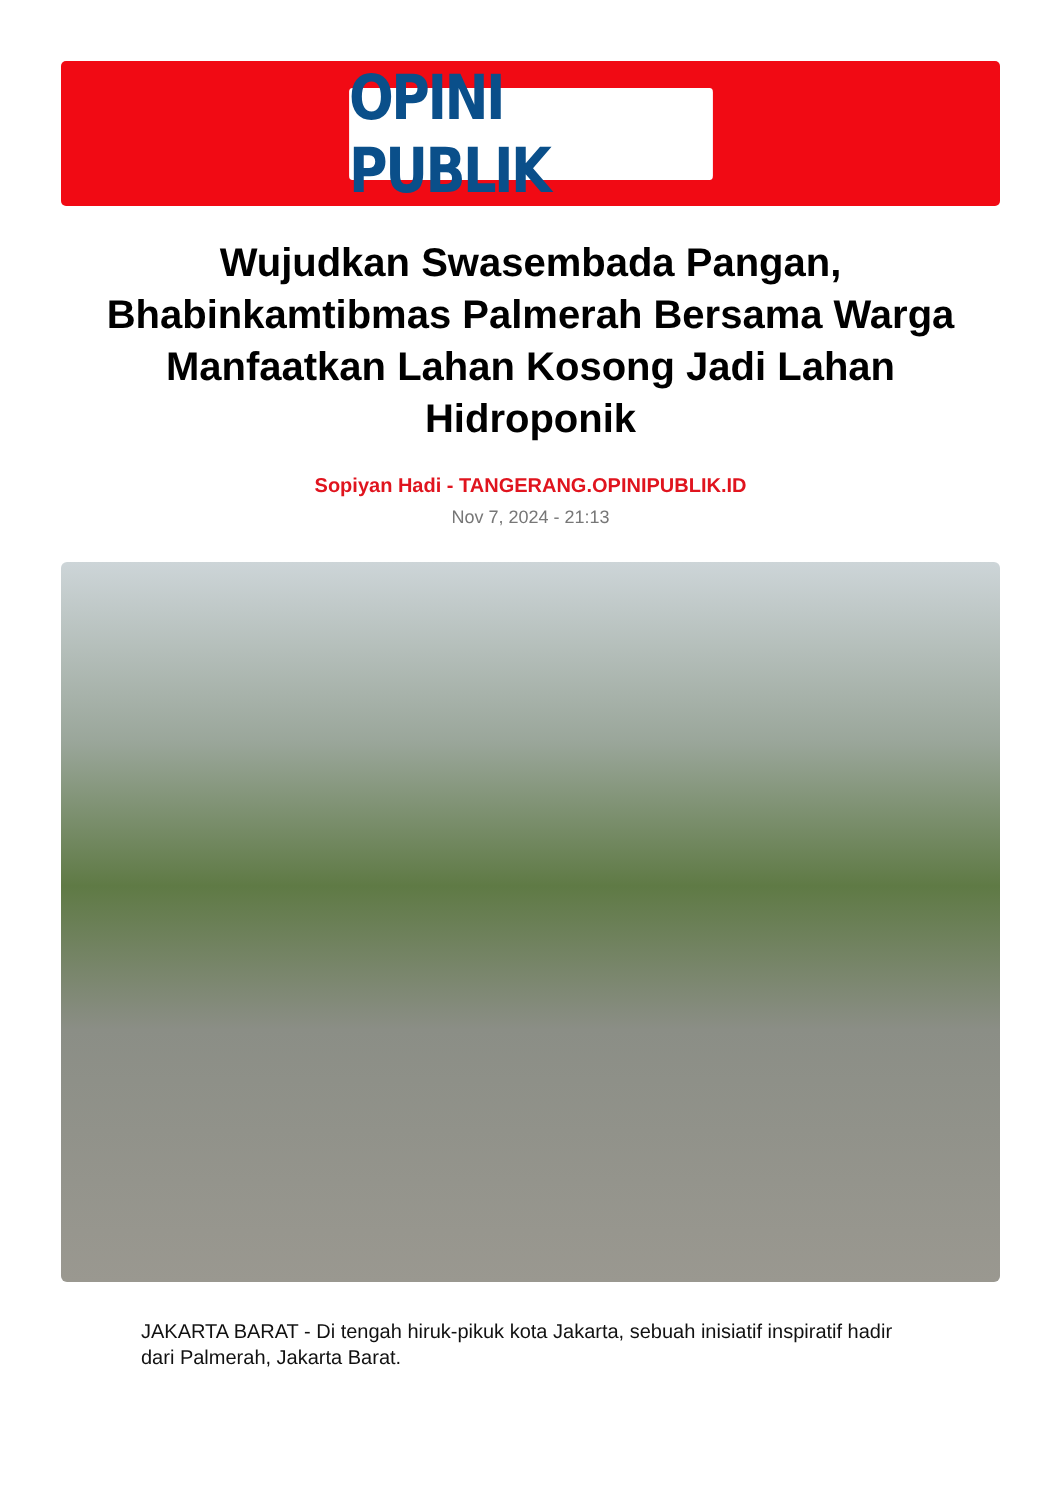OPINI PUBLIK
Wujudkan Swasembada Pangan, Bhabinkamtibmas Palmerah Bersama Warga Manfaatkan Lahan Kosong Jadi Lahan Hidroponik
Sopiyan Hadi - TANGERANG.OPINIPUBLIK.ID
Nov 7, 2024 - 21:13
JAKARTA BARAT - Di tengah hiruk-pikuk kota Jakarta, sebuah inisiatif inspiratif hadir dari Palmerah, Jakarta Barat.